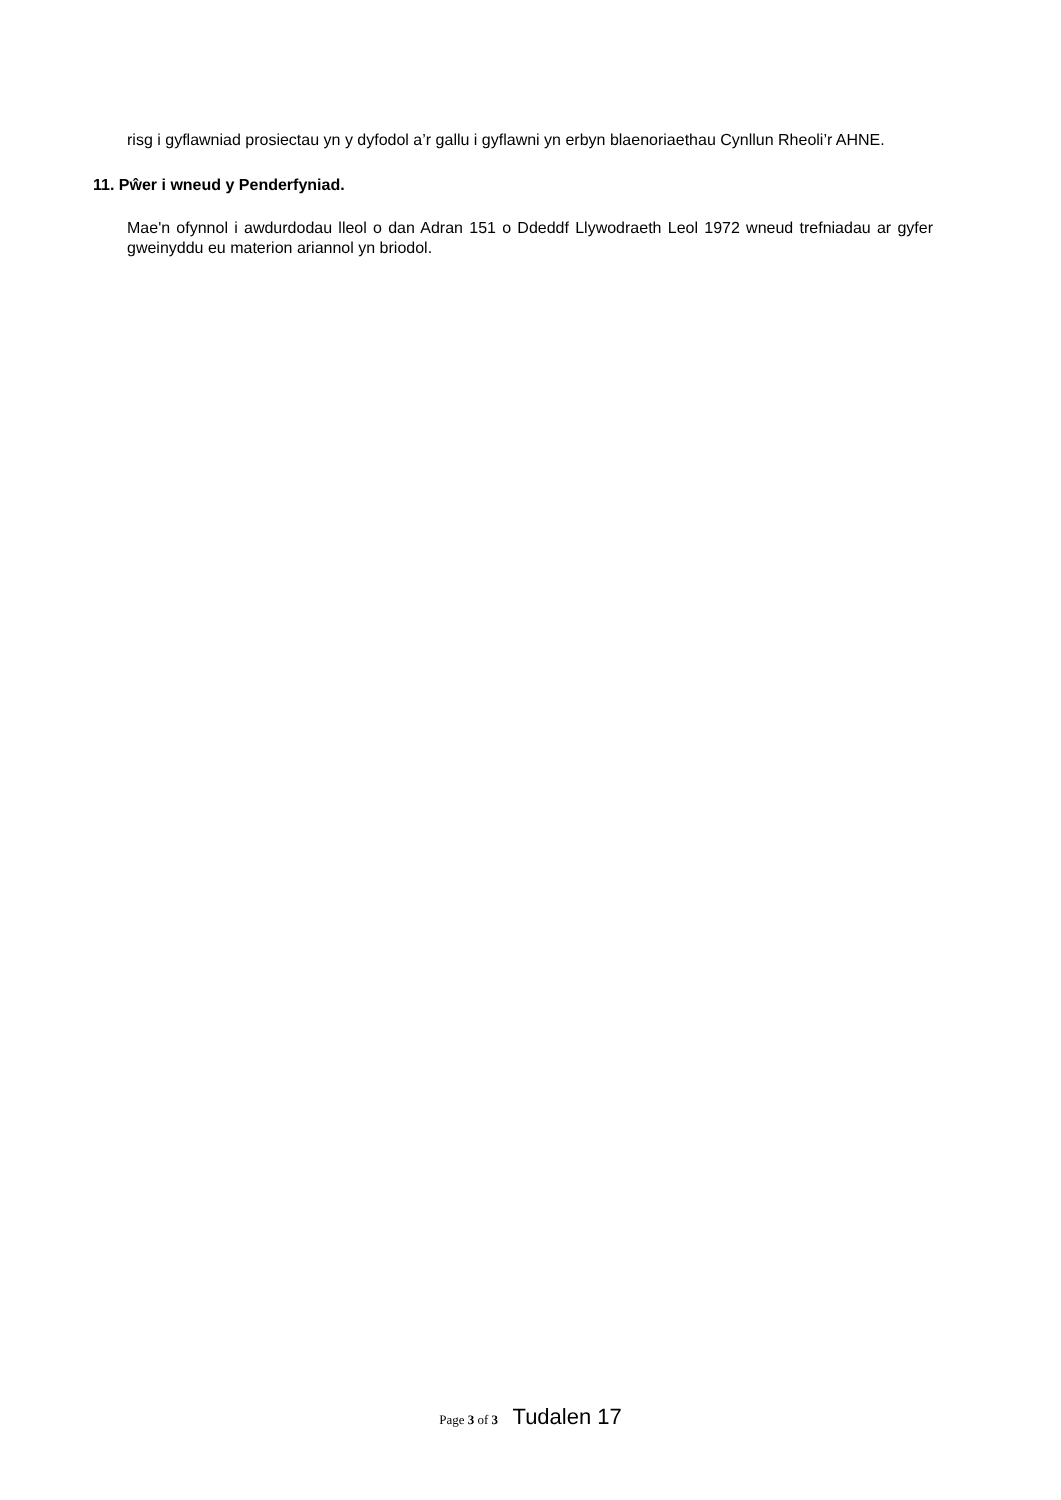risg i gyflawniad prosiectau yn y dyfodol a’r gallu i gyflawni yn erbyn blaenoriaethau Cynllun Rheoli’r AHNE.
11. Pŵer i wneud y Penderfyniad.
Mae'n ofynnol i awdurdodau lleol o dan Adran 151 o Ddeddf Llywodraeth Leol 1972 wneud trefniadau ar gyfer gweinyddu eu materion ariannol yn briodol.
Page 3 of 3 Tudalen 17